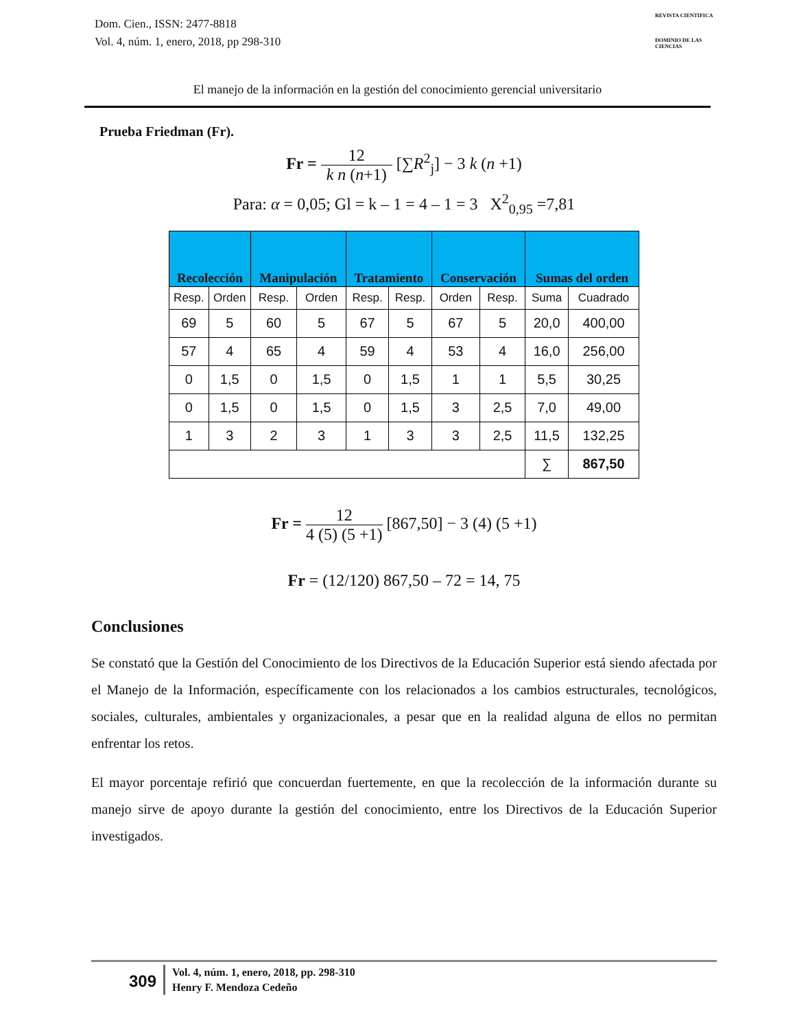Dom. Cien., ISSN: 2477-8818
Vol. 4, núm. 1, enero, 2018, pp 298-310
REVISTA CIENTIFICA
DOMINIO DE LAS CIENCIAS
El manejo de la información en la gestión del conocimiento gerencial universitario
Prueba Friedman (Fr).
Fr = 12 k n (n+1) [∑R<sup>2</sup><sub>j</sub>] − 3 k (n +1)
Para: α = 0,05; Gl = k – 1 = 4 – 1 = 3 X<sup>2</sup><sub>0,95</sub> =7,81
| Recolección | | Manipulación | | Tratamiento | | Conservación | | Sumas del orden | |
| --- | --- | --- | --- | --- | --- | --- | --- | --- | --- |
| Resp. | Orden | Resp. | Orden | Resp. | Resp. | Orden | Resp. | Suma | Cuadrado |
| 69 | 5 | 60 | 5 | 67 | 5 | 67 | 5 | 20,0 | 400,00 |
| 57 | 4 | 65 | 4 | 59 | 4 | 53 | 4 | 16,0 | 256,00 |
| 0 | 1,5 | 0 | 1,5 | 0 | 1,5 | 1 | 1 | 5,5 | 30,25 |
| 0 | 1,5 | 0 | 1,5 | 0 | 1,5 | 3 | 2,5 | 7,0 | 49,00 |
| 1 | 3 | 2 | 3 | 1 | 3 | 3 | 2,5 | 11,5 | 132,25 |
| | | | | | | | | ∑ | 867,50 |
Fr = 12 4 (5) (5 +1) [867,50] − 3 (4) (5 +1)
Fr = (12/120) 867,50 – 72 = 14, 75
Conclusiones
Se constató que la Gestión del Conocimiento de los Directivos de la Educación Superior está siendo afectada por el Manejo de la Información, específicamente con los relacionados a los cambios estructurales, tecnológicos, sociales, culturales, ambientales y organizacionales, a pesar que en la realidad alguna de ellos no permitan enfrentar los retos.
El mayor porcentaje refirió que concuerdan fuertemente, en que la recolección de la información durante su manejo sirve de apoyo durante la gestión del conocimiento, entre los Directivos de la Educación Superior investigados.
309
Vol. 4, núm. 1, enero, 2018, pp. 298-310
Henry F. Mendoza Cedeño